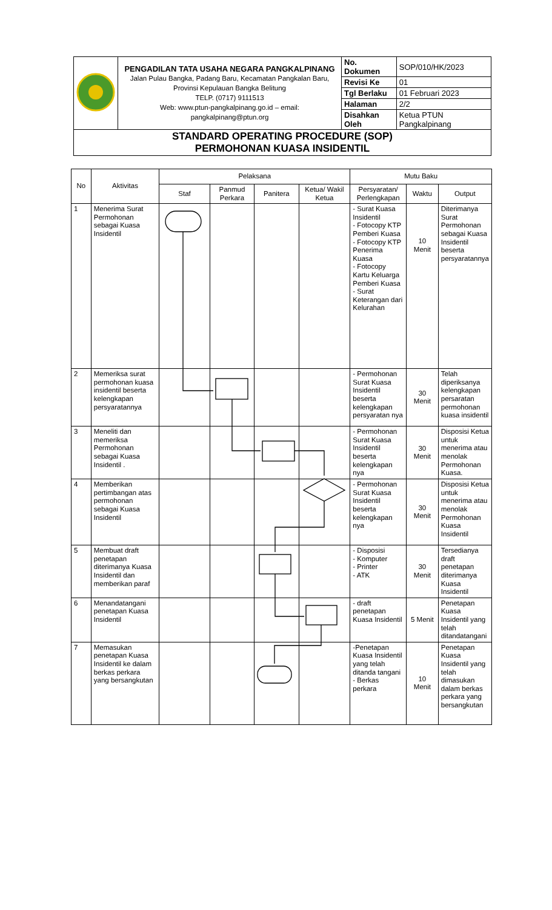| | PENGADILAN TATA USAHA NEGARA PANGKALPINANG Jalan Pulau Bangka, Padang Baru, Kecamatan Pangkalan Baru, Provinsi Kepulauan Bangka Belitung TELP. (0717) 9111513 Web: www.ptun-pangkalpinang.go.id – email: pangkalpinang@ptun.org | No. Dokumen | SOP/010/HK/2023 |
| | | Revisi Ke | 01 |
| | | Tgl Berlaku | 01 Februari 2023 |
| | | Halaman | 2/2 |
| | | Disahkan Oleh | Ketua PTUN Pangkalpinang |
| STANDARD OPERATING PROCEDURE (SOP) PERMOHONAN KUASA INSIDENTIL | | | |
| No | Aktivitas | Pelaksana | | | | Mutu Baku | | |
| --- | --- | --- | --- | --- | --- | --- | --- | --- |
| | | Staf | Panmud Perkara | Panitera | Ketua/ Wakil Ketua | Persyaratan/ Perlengkapan | Waktu | Output |
| 1 | Menerima Surat Permohonan sebagai Kuasa Insidentil | | | | | - Surat Kuasa Insidentil - Fotocopy KTP Pemberi Kuasa - Fotocopy KTP Penerima Kuasa - Fotocopy Kartu Keluarga Pemberi Kuasa - Surat Keterangan dari Kelurahan | 10 Menit | Diterimanya Surat Permohonan sebagai Kuasa Insidentil beserta persyaratannya |
| 2 | Memeriksa surat permohonan kuasa insidentil beserta kelengkapan persyaratannya | | | | | - Permohonan Surat Kuasa Insidentil beserta kelengkapan persyaratan nya | 30 Menit | Telah diperiksanya kelengkapan persaratan permohonan kuasa insidentil |
| 3 | Meneliti dan memeriksa Permohonan sebagai Kuasa Insidentil . | | | | | - Permohonan Surat Kuasa Insidentil beserta kelengkapan nya | 30 Menit | Disposisi Ketua untuk menerima atau menolak Permohonan Kuasa. |
| 4 | Memberikan pertimbangan atas permohonan sebagai Kuasa Insidentil | | | | | - Permohonan Surat Kuasa Insidentil beserta kelengkapan nya | 30 Menit | Disposisi Ketua untuk menerima atau menolak Permohonan Kuasa Insidentil |
| 5 | Membuat draft penetapan diterimanya Kuasa Insidentil dan memberikan paraf | | | | | - Disposisi - Komputer - Printer - ATK | 30 Menit | Tersedianya draft penetapan diterimanya Kuasa Insidentil |
| 6 | Menandatangani penetapan Kuasa Insidentil | | | | | - draft penetapan Kuasa Insidentil | 5 Menit | Penetapan Kuasa Insidentil yang telah ditandatangani |
| 7 | Memasukan penetapan Kuasa Insidentil ke dalam berkas perkara yang bersangkutan | | | | | -Penetapan Kuasa Insidentil yang telah ditanda tangani - Berkas perkara | 10 Menit | Penetapan Kuasa Insidentil yang telah dimasukan dalam berkas perkara yang bersangkutan |